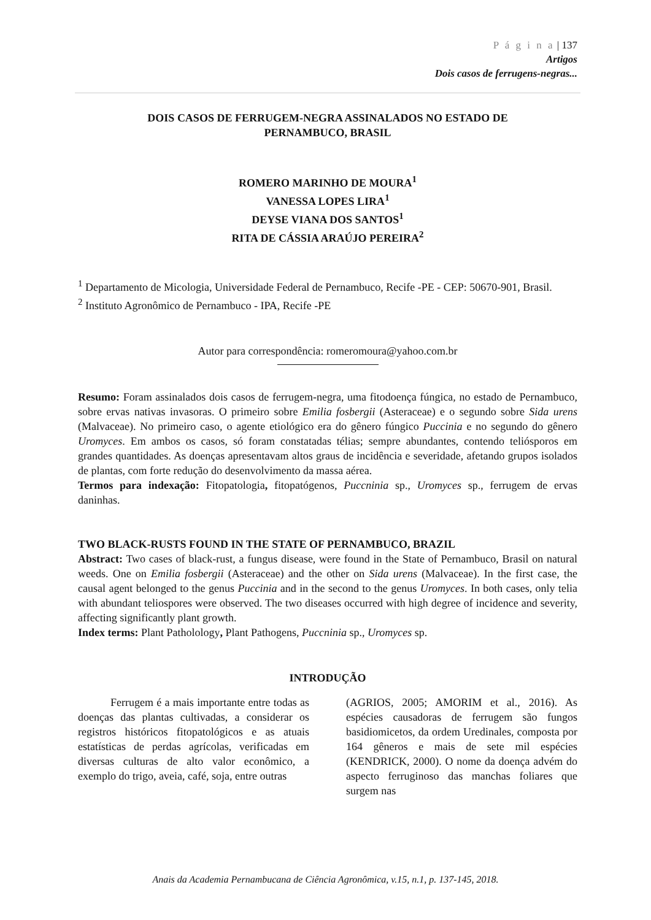P á g i n a | 137
Artigos
Dois casos de ferrugens-negras...
DOIS CASOS DE FERRUGEM-NEGRA ASSINALADOS NO ESTADO DE
PERNAMBUCO, BRASIL
ROMERO MARINHO DE MOURA<sup>1</sup>
VANESSA LOPES LIRA<sup>1</sup>
DEYSE VIANA DOS SANTOS<sup>1</sup>
RITA DE CÁSSIA ARAÚJO PEREIRA<sup>2</sup>
<sup>1</sup> Departamento de Micologia, Universidade Federal de Pernambuco, Recife -PE - CEP: 50670-901, Brasil.
<sup>2</sup> Instituto Agronômico de Pernambuco - IPA, Recife -PE
Autor para correspondência: romeromoura@yahoo.com.br
Resumo: Foram assinalados dois casos de ferrugem-negra, uma fitodoença fúngica, no estado de Pernambuco, sobre ervas nativas invasoras. O primeiro sobre Emilia fosbergii (Asteraceae) e o segundo sobre Sida urens (Malvaceae). No primeiro caso, o agente etiológico era do gênero fúngico Puccinia e no segundo do gênero Uromyces. Em ambos os casos, só foram constatadas télias; sempre abundantes, contendo teliósporos em grandes quantidades. As doenças apresentavam altos graus de incidência e severidade, afetando grupos isolados de plantas, com forte redução do desenvolvimento da massa aérea.
Termos para indexação: Fitopatologia, fitopatógenos, Puccninia sp., Uromyces sp., ferrugem de ervas daninhas.
TWO BLACK-RUSTS FOUND IN THE STATE OF PERNAMBUCO, BRAZIL
Abstract: Two cases of black-rust, a fungus disease, were found in the State of Pernambuco, Brasil on natural weeds. One on Emilia fosbergii (Asteraceae) and the other on Sida urens (Malvaceae). In the first case, the causal agent belonged to the genus Puccinia and in the second to the genus Uromyces. In both cases, only telia with abundant teliospores were observed. The two diseases occurred with high degree of incidence and severity, affecting significantly plant growth.
Index terms: Plant Patholology, Plant Pathogens, Puccninia sp., Uromyces sp.
INTRODUÇÃO
Ferrugem é a mais importante entre todas as doenças das plantas cultivadas, a considerar os registros históricos fitopatológicos e as atuais estatísticas de perdas agrícolas, verificadas em diversas culturas de alto valor econômico, a exemplo do trigo, aveia, café, soja, entre outras
(AGRIOS, 2005; AMORIM et al., 2016). As espécies causadoras de ferrugem são fungos basidiomicetos, da ordem Uredinales, composta por 164 gêneros e mais de sete mil espécies (KENDRICK, 2000). O nome da doença advém do aspecto ferruginoso das manchas foliares que surgem nas
Anais da Academia Pernambucana de Ciência Agronômica, v.15, n.1, p. 137-145, 2018.